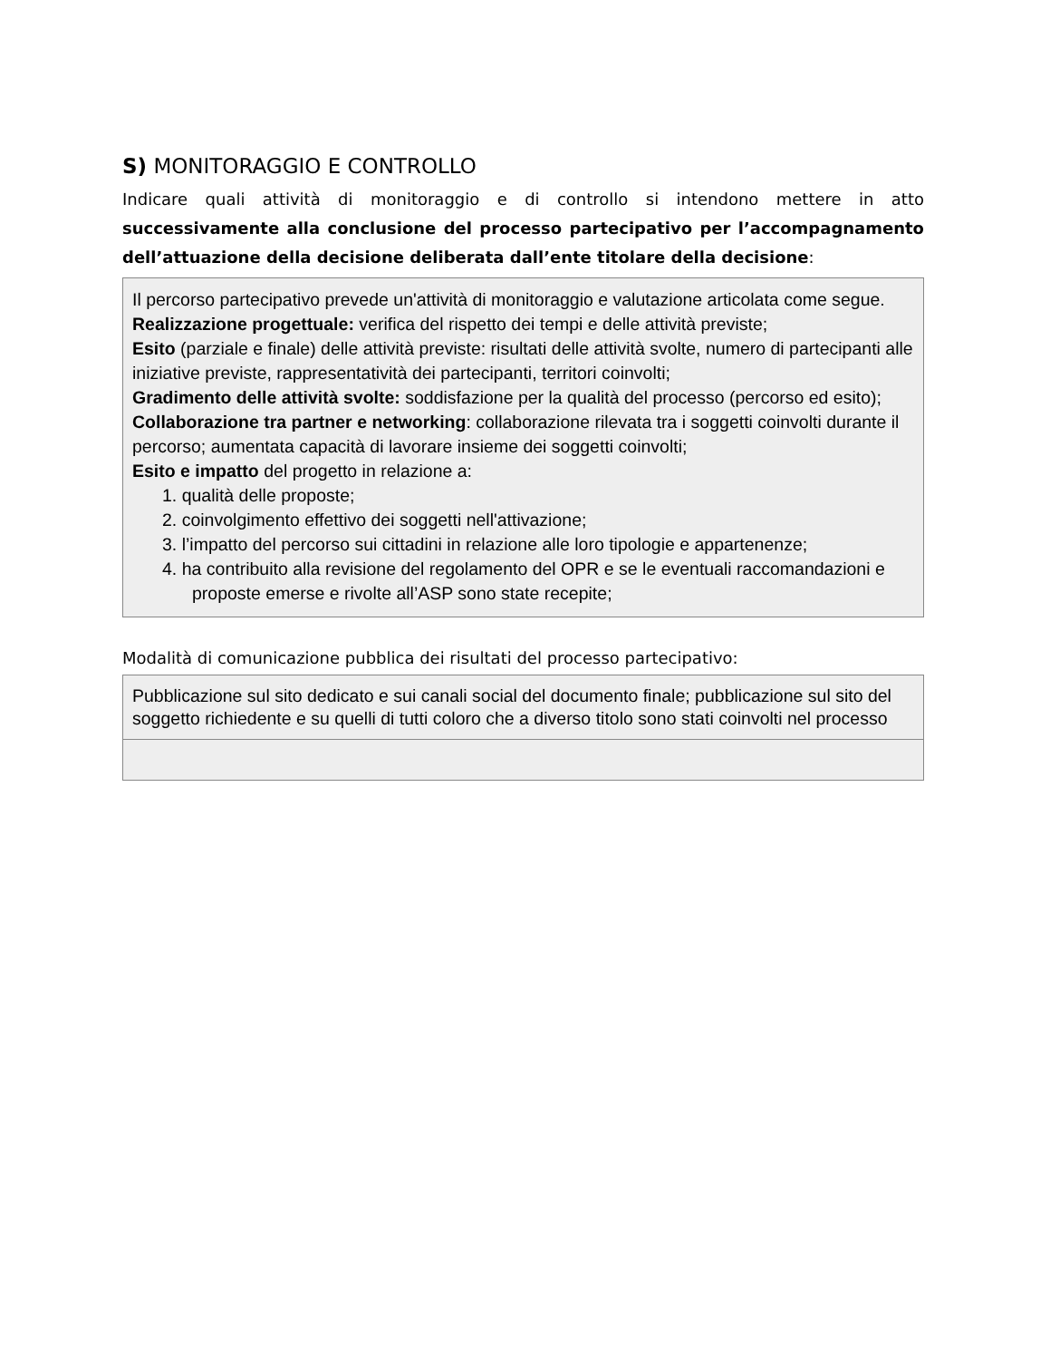S) MONITORAGGIO E CONTROLLO
Indicare quali attività di monitoraggio e di controllo si intendono mettere in atto successivamente alla conclusione del processo partecipativo per l’accompagnamento dell’attuazione della decisione deliberata dall’ente titolare della decisione:
Il percorso partecipativo prevede un'attività di monitoraggio e valutazione articolata come segue.
Realizzazione progettuale: verifica del rispetto dei tempi e delle attività previste;
Esito (parziale e finale) delle attività previste: risultati delle attività svolte, numero di partecipanti alle iniziative previste, rappresentatività dei partecipanti, territori coinvolti;
Gradimento delle attività svolte: soddisfazione per la qualità del processo (percorso ed esito);
Collaborazione tra partner e networking: collaborazione rilevata tra i soggetti coinvolti durante il percorso; aumentata capacità di lavorare insieme dei soggetti coinvolti;
Esito e impatto del progetto in relazione a:
1. qualità delle proposte;
2. coinvolgimento effettivo dei soggetti nell'attivazione;
3. l’impatto del percorso sui cittadini in relazione alle loro tipologie e appartenenze;
4. ha contribuito alla revisione del regolamento del OPR e se le eventuali raccomandazioni e proposte emerse e rivolte all’ASP sono state recepite;
Modalità di comunicazione pubblica dei risultati del processo partecipativo:
Pubblicazione sul sito dedicato e sui canali social del documento finale; pubblicazione sul sito del soggetto richiedente e su quelli di tutti coloro che a diverso titolo sono stati coinvolti nel processo